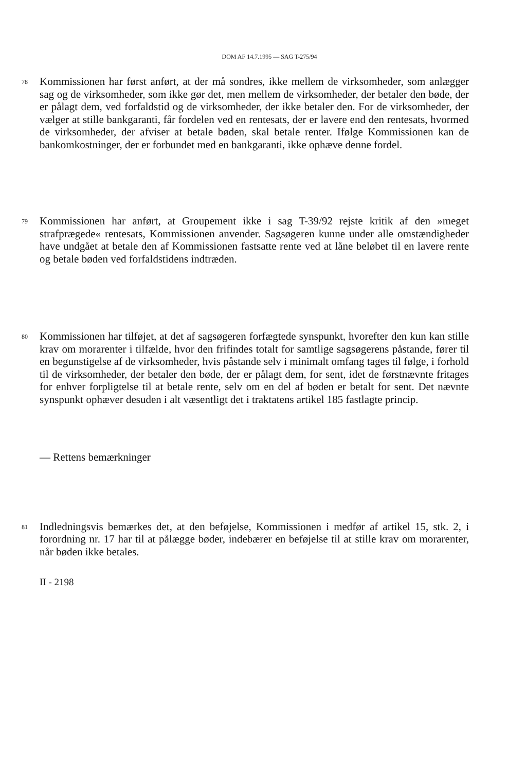DOM AF 14.7.1995 — SAG T-275/94
78
Kommissionen har først anført, at der må sondres, ikke mellem de virksomheder, som anlægger sag og de virksomheder, som ikke gør det, men mellem de virksomheder, der betaler den bøde, der er pålagt dem, ved forfaldstid og de virksomheder, der ikke betaler den. For de virksomheder, der vælger at stille bankgaranti, får fordelen ved en rentesats, der er lavere end den rentesats, hvormed de virksomheder, der afviser at betale bøden, skal betale renter. Ifølge Kommissionen kan de bankomkostninger, der er forbundet med en bankgaranti, ikke ophæve denne fordel.
79
Kommissionen har anført, at Groupement ikke i sag T-39/92 rejste kritik af den »meget strafprægede« rentesats, Kommissionen anvender. Sagsøgeren kunne under alle omstændigheder have undgået at betale den af Kommissionen fastsatte rente ved at låne beløbet til en lavere rente og betale bøden ved forfaldstidens indtræden.
80
Kommissionen har tilføjet, at det af sagsøgeren forfægtede synspunkt, hvorefter den kun kan stille krav om morarenter i tilfælde, hvor den frifindes totalt for samtlige sagsøgerens påstande, fører til en begunstigelse af de virksomheder, hvis påstande selv i minimalt omfang tages til følge, i forhold til de virksomheder, der betaler den bøde, der er pålagt dem, for sent, idet de førstnævnte fritages for enhver forpligtelse til at betale rente, selv om en del af bøden er betalt for sent. Det nævnte synspunkt ophæver desuden i alt væsentligt det i traktatens artikel 185 fastlagte princip.
— Rettens bemærkninger
81
Indledningsvis bemærkes det, at den beføjelse, Kommissionen i medfør af artikel 15, stk. 2, i forordning nr. 17 har til at pålægge bøder, indebærer en beføjelse til at stille krav om morarenter, når bøden ikke betales.
II - 2198